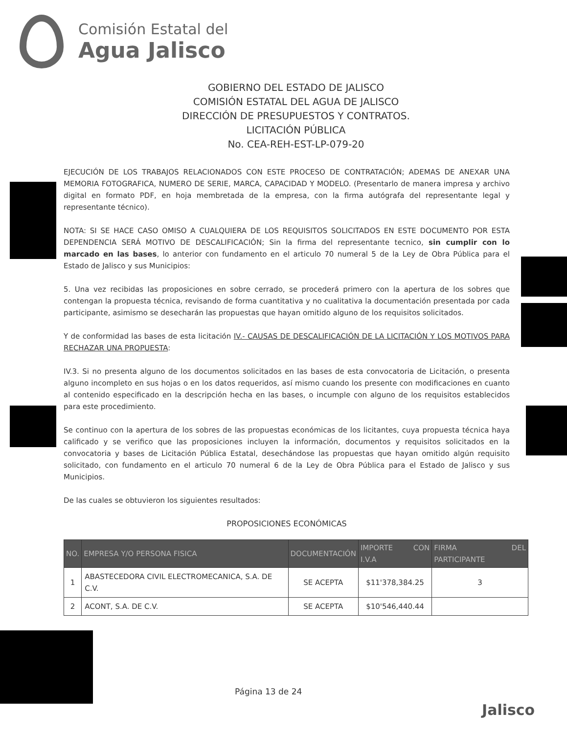Comisión Estatal del
Agua Jalisco
GOBIERNO DEL ESTADO DE JALISCO
COMISIÓN ESTATAL DEL AGUA DE JALISCO
DIRECCIÓN DE PRESUPUESTOS Y CONTRATOS.
LICITACIÓN PÚBLICA
No. CEA-REH-EST-LP-079-20
EJECUCIÓN DE LOS TRABAJOS RELACIONADOS CON ESTE PROCESO DE CONTRATACIÓN; ADEMAS DE ANEXAR UNA MEMORIA FOTOGRAFICA, NUMERO DE SERIE, MARCA, CAPACIDAD Y MODELO. (Presentarlo de manera impresa y archivo digital en formato PDF, en hoja membretada de la empresa, con la firma autógrafa del representante legal y representante técnico).
NOTA: SI SE HACE CASO OMISO A CUALQUIERA DE LOS REQUISITOS SOLICITADOS EN ESTE DOCUMENTO POR ESTA DEPENDENCIA SERÁ MOTIVO DE DESCALIFICACIÓN; Sin la firma del representante tecnico, sin cumplir con lo marcado en las bases, lo anterior con fundamento en el articulo 70 numeral 5 de la Ley de Obra Pública para el Estado de Jalisco y sus Municipios:
5. Una vez recibidas las proposiciones en sobre cerrado, se procederá primero con la apertura de los sobres que contengan la propuesta técnica, revisando de forma cuantitativa y no cualitativa la documentación presentada por cada participante, asimismo se desecharán las propuestas que hayan omitido alguno de los requisitos solicitados.
Y de conformidad las bases de esta licitación IV.- CAUSAS DE DESCALIFICACIÓN DE LA LICITACIÓN Y LOS MOTIVOS PARA RECHAZAR UNA PROPUESTA:
IV.3. Si no presenta alguno de los documentos solicitados en las bases de esta convocatoria de Licitación, o presenta alguno incompleto en sus hojas o en los datos requeridos, así mismo cuando los presente con modificaciones en cuanto al contenido especificado en la descripción hecha en las bases, o incumple con alguno de los requisitos establecidos para este procedimiento.
Se continuo con la apertura de los sobres de las propuestas económicas de los licitantes, cuya propuesta técnica haya calificado y se verifico que las proposiciones incluyen la información, documentos y requisitos solicitados en la convocatoria y bases de Licitación Pública Estatal, desechándose las propuestas que hayan omitido algún requisito solicitado, con fundamento en el articulo 70 numeral 6 de la Ley de Obra Pública para el Estado de Jalisco y sus Municipios.
De las cuales se obtuvieron los siguientes resultados:
PROPOSICIONES ECONÓMICAS
| NO. | EMPRESA Y/O PERSONA FISICA | DOCUMENTACIÓN | IMPORTE CON I.V.A | FIRMA DEL PARTICIPANTE |
| --- | --- | --- | --- | --- |
| 1 | ABASTECEDORA CIVIL ELECTROMECANICA, S.A. DE C.V. | SE ACEPTA | $11'378,384.25 | 3 |
| 2 | ACONT, S.A. DE C.V. | SE ACEPTA | $10'546,440.44 | |
Página 13 de 24
Jalisco